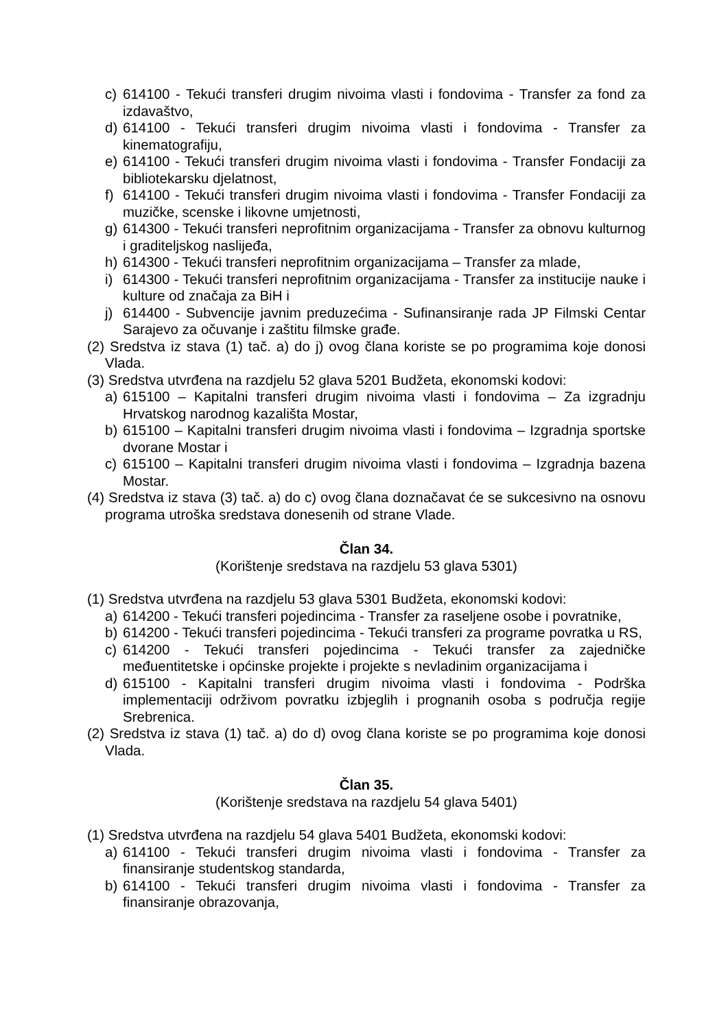c) 614100 - Tekući transferi drugim nivoima vlasti i fondovima - Transfer za fond za izdavaštvo,
d) 614100 - Tekući transferi drugim nivoima vlasti i fondovima - Transfer za kinematografiju,
e) 614100 - Tekući transferi drugim nivoima vlasti i fondovima - Transfer Fondaciji za bibliotekarsku djelatnost,
f) 614100 - Tekući transferi drugim nivoima vlasti i fondovima - Transfer Fondaciji za muzičke, scenske i likovne umjetnosti,
g) 614300 - Tekući transferi neprofitnim organizacijama - Transfer za obnovu kulturnog i graditeljskog naslijeđa,
h) 614300 - Tekući transferi neprofitnim organizacijama – Transfer za mlade,
i) 614300 - Tekući transferi neprofitnim organizacijama - Transfer za institucije nauke i kulture od značaja za BiH i
j) 614400 - Subvencije javnim preduzećima - Sufinansiranje rada JP Filmski Centar Sarajevo za očuvanje i zaštitu filmske građe.
(2) Sredstva iz stava (1) tač. a) do j) ovog člana koriste se po programima koje donosi Vlada.
(3) Sredstva utvrđena na razdjelu 52 glava 5201 Budžeta, ekonomski kodovi:
a) 615100 – Kapitalni transferi drugim nivoima vlasti i fondovima – Za izgradnju Hrvatskog narodnog kazališta Mostar,
b) 615100 – Kapitalni transferi drugim nivoima vlasti i fondovima – Izgradnja sportske dvorane Mostar i
c) 615100 – Kapitalni transferi drugim nivoima vlasti i fondovima – Izgradnja bazena Mostar.
(4) Sredstva iz stava (3) tač. a) do c) ovog člana doznačavat će se sukcesivno na osnovu programa utroška sredstava donesenih od strane Vlade.
Član 34.
(Korištenje sredstava na razdjelu 53 glava 5301)
(1) Sredstva utvrđena na razdjelu 53 glava 5301 Budžeta, ekonomski kodovi:
a) 614200 - Tekući transferi pojedincima - Transfer za raseljene osobe i povratnike,
b) 614200 - Tekući transferi pojedincima - Tekući transferi za programe povratka u RS,
c) 614200 - Tekući transferi pojedincima - Tekući transfer za zajedničke međuentitetske i općinske projekte i projekte s nevladinim organizacijama i
d) 615100 - Kapitalni transferi drugim nivoima vlasti i fondovima - Podrška implementaciji održivom povratku izbjeglih i prognanih osoba s područja regije Srebrenica.
(2) Sredstva iz stava (1) tač. a) do d) ovog člana koriste se po programima koje donosi Vlada.
Član 35.
(Korištenje sredstava na razdjelu 54 glava 5401)
(1) Sredstva utvrđena na razdjelu 54 glava 5401 Budžeta, ekonomski kodovi:
a) 614100 - Tekući transferi drugim nivoima vlasti i fondovima - Transfer za finansiranje studentskog standarda,
b) 614100 - Tekući transferi drugim nivoima vlasti i fondovima - Transfer za finansiranje obrazovanja,